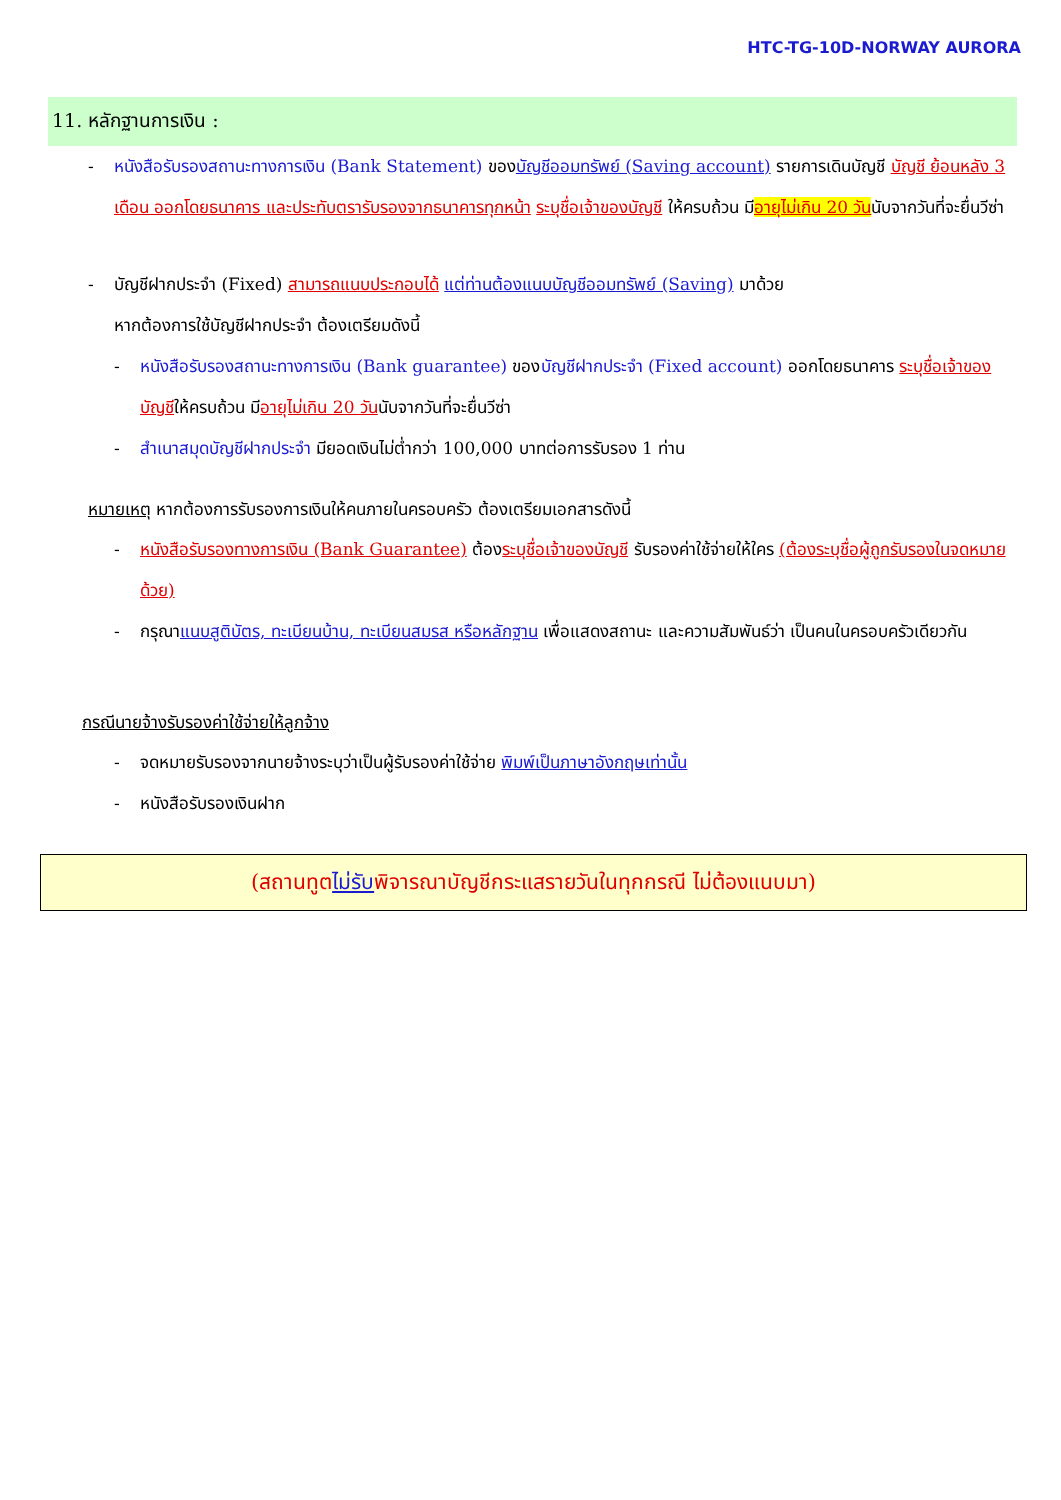HTC-TG-10D-NORWAY AURORA
11. หลักฐานการเงิน :
- หนังสือรับรองสถานะทางการเงิน (Bank Statement) ของบัญชีออมทรัพย์ (Saving account) รายการเดินบัญชี บัญชี ย้อนหลัง 3 เดือน ออกโดยธนาคาร และประทับตรารับรองจากธนาคารทุกหน้า ระบุชื่อเจ้าของบัญชี ให้ครบถ้วน มีอายุไม่เกิน 20 วันนับจากวันที่จะยื่นวีซ่า
- บัญชีฝากประจำ (Fixed) สามารถแนบประกอบได้ แต่ท่านต้องแนบบัญชีออมทรัพย์ (Saving) มาด้วย
หากต้องการใช้บัญชีฝากประจำ ต้องเตรียมดังนี้
- หนังสือรับรองสถานะทางการเงิน (Bank guarantee) ของบัญชีฝากประจำ (Fixed account) ออกโดยธนาคาร ระบุชื่อเจ้าของบัญชีให้ครบถ้วน มีอายุไม่เกิน 20 วันนับจากวันที่จะยื่นวีซ่า
- สำเนาสมุดบัญชีฝากประจำ มียอดเงินไม่ต่ำกว่า 100,000 บาทต่อการรับรอง 1 ท่าน
หมายเหตุ หากต้องการรับรองการเงินให้คนภายในครอบครัว ต้องเตรียมเอกสารดังนี้
- หนังสือรับรองทางการเงิน (Bank Guarantee) ต้องระบุชื่อเจ้าของบัญชี รับรองค่าใช้จ่ายให้ใคร (ต้องระบุชื่อผู้ถูกรับรองในจดหมายด้วย)
- กรุณาแนบสูติบัตร, ทะเบียนบ้าน, ทะเบียนสมรส หรือหลักฐาน เพื่อแสดงสถานะ และความสัมพันธ์ว่า เป็นคนในครอบครัวเดียวกัน
กรณีนายจ้างรับรองค่าใช้จ่ายให้ลูกจ้าง
- จดหมายรับรองจากนายจ้างระบุว่าเป็นผู้รับรองค่าใช้จ่าย พิมพ์เป็นภาษาอังกฤษเท่านั้น
- หนังสือรับรองเงินฝาก
(สถานทูตไม่รับพิจารณาบัญชีกระแสรายวันในทุกกรณี ไม่ต้องแนบมา)